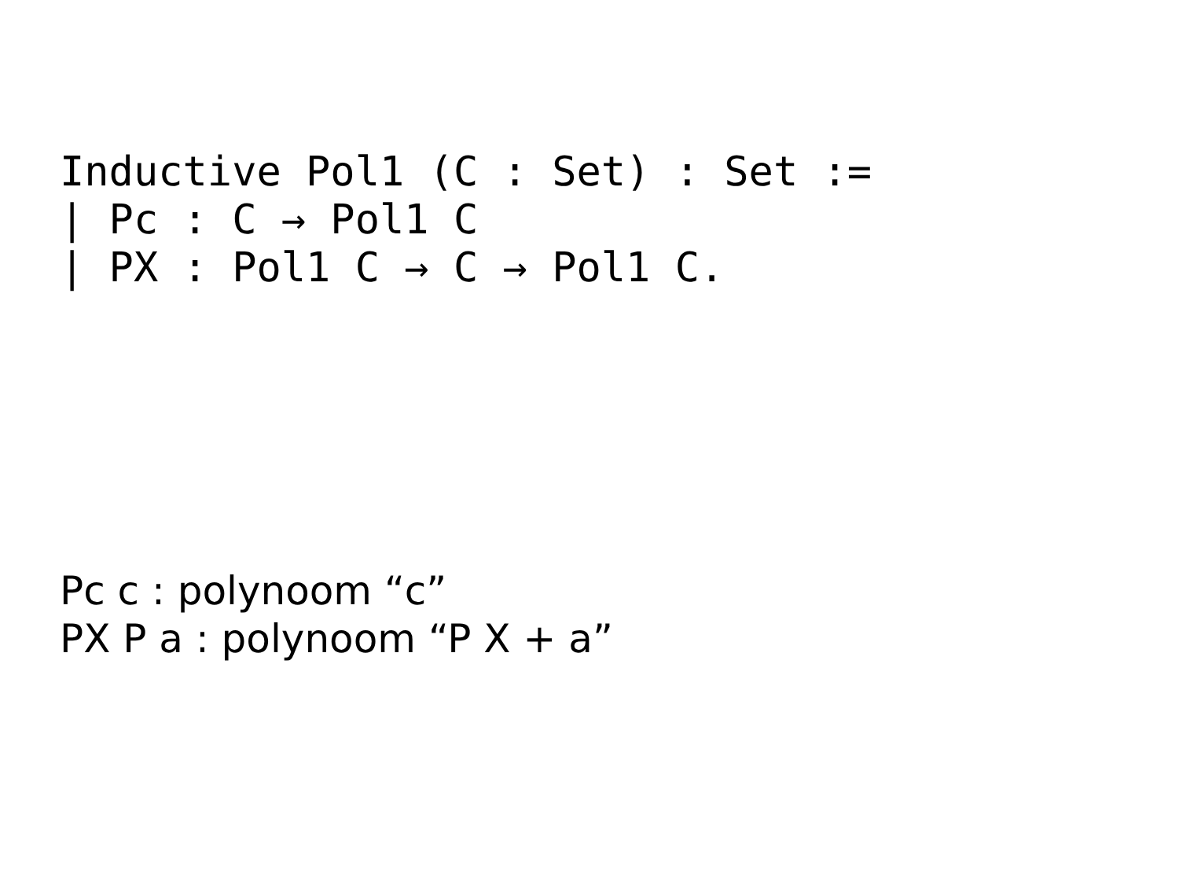Inductive Pol1 (C : Set) : Set :=
| Pc : C → Pol1 C
| PX : Pol1 C → C → Pol1 C.
Pc c : polynoom “c”
PX P a : polynoom “P X + a”